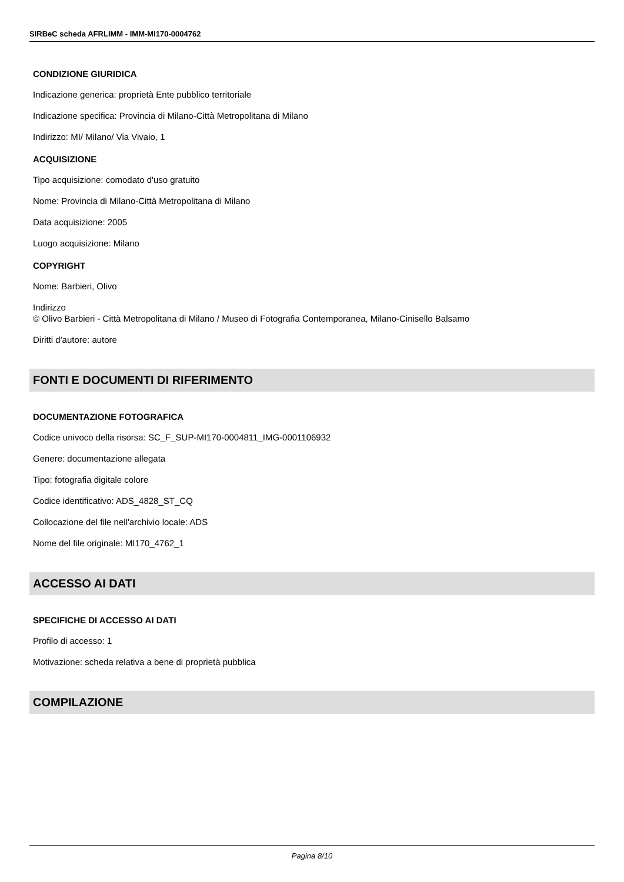SIRBeC scheda AFRLIMM - IMM-MI170-0004762
CONDIZIONE GIURIDICA
Indicazione generica: proprietà Ente pubblico territoriale
Indicazione specifica: Provincia di Milano-Città Metropolitana di Milano
Indirizzo: MI/ Milano/ Via Vivaio, 1
ACQUISIZIONE
Tipo acquisizione: comodato d'uso gratuito
Nome: Provincia di Milano-Città Metropolitana di Milano
Data acquisizione: 2005
Luogo acquisizione: Milano
COPYRIGHT
Nome: Barbieri, Olivo
Indirizzo
© Olivo Barbieri - Città Metropolitana di Milano / Museo di Fotografia Contemporanea, Milano-Cinisello Balsamo
Diritti d'autore: autore
FONTI E DOCUMENTI DI RIFERIMENTO
DOCUMENTAZIONE FOTOGRAFICA
Codice univoco della risorsa: SC_F_SUP-MI170-0004811_IMG-0001106932
Genere: documentazione allegata
Tipo: fotografia digitale colore
Codice identificativo: ADS_4828_ST_CQ
Collocazione del file nell'archivio locale: ADS
Nome del file originale: MI170_4762_1
ACCESSO AI DATI
SPECIFICHE DI ACCESSO AI DATI
Profilo di accesso: 1
Motivazione: scheda relativa a bene di proprietà pubblica
COMPILAZIONE
Pagina 8/10